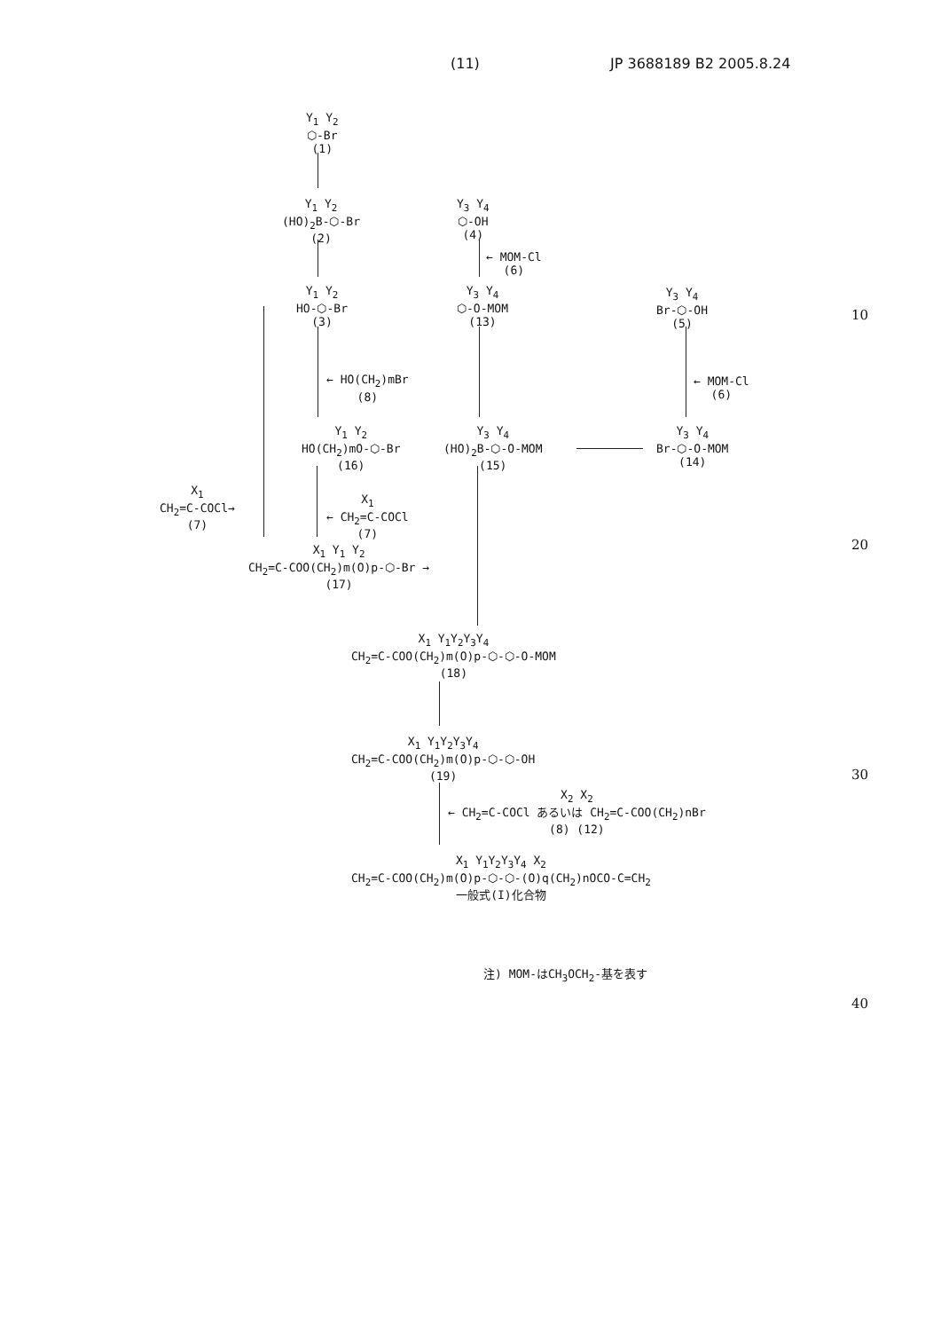(11) JP 3688189 B2 2005.8.24
Y<sub>1</sub> Y<sub>2</sub>
⬡-Br
(1)
Y<sub>1</sub> Y<sub>2</sub>
(HO)<sub>2</sub>B-⬡-Br
(2)
Y<sub>3</sub> Y<sub>4</sub>
⬡-OH
(4)
← MOM-Cl
(6)
Y<sub>1</sub> Y<sub>2</sub>
HO-⬡-Br
(3)
Y<sub>3</sub> Y<sub>4</sub>
⬡-O-MOM
(13)
Y<sub>3</sub> Y<sub>4</sub>
Br-⬡-OH
(5)
10
← HO(CH<sub>2</sub>)mBr
(8)
← MOM-Cl
(6)
Y<sub>1</sub> Y<sub>2</sub>
HO(CH<sub>2</sub>)mO-⬡-Br
(16)
Y<sub>3</sub> Y<sub>4</sub>
(HO)<sub>2</sub>B-⬡-O-MOM
(15)
Y<sub>3</sub> Y<sub>4</sub>
Br-⬡-O-MOM
(14)
X<sub>1</sub>
CH<sub>2</sub>=C-COCl→
(7)
X<sub>1</sub>
← CH<sub>2</sub>=C-COCl
(7)
20
X<sub>1</sub> Y<sub>1</sub> Y<sub>2</sub>
CH<sub>2</sub>=C-COO(CH<sub>2</sub>)m(O)p-⬡-Br →
(17)
X<sub>1</sub> Y<sub>1</sub>Y<sub>2</sub>Y<sub>3</sub>Y<sub>4</sub>
CH<sub>2</sub>=C-COO(CH<sub>2</sub>)m(O)p-⬡-⬡-O-MOM
(18)
X<sub>1</sub> Y<sub>1</sub>Y<sub>2</sub>Y<sub>3</sub>Y<sub>4</sub>
CH<sub>2</sub>=C-COO(CH<sub>2</sub>)m(O)p-⬡-⬡-OH
(19)
30
X<sub>2</sub> X<sub>2</sub>
← CH<sub>2</sub>=C-COCl あるいは CH<sub>2</sub>=C-COO(CH<sub>2</sub>)nBr
(8) (12)
X<sub>1</sub> Y<sub>1</sub>Y<sub>2</sub>Y<sub>3</sub>Y<sub>4</sub> X<sub>2</sub>
CH<sub>2</sub>=C-COO(CH<sub>2</sub>)m(O)p-⬡-⬡-(O)q(CH<sub>2</sub>)nOCO-C=CH<sub>2</sub>
一般式(I)化合物
注) MOM-はCH<sub>3</sub>OCH<sub>2</sub>-基を表す
40